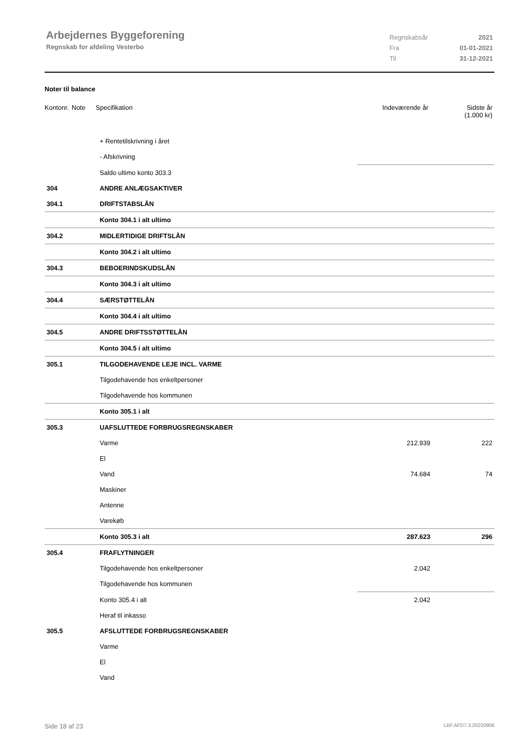Arbejdernes Byggeforening
Regnskab for afdeling Vesterbo
| Regnskabsår | 2021 |
| Fra | 01-01-2021 |
| Til | 31-12-2021 |
Noter til balance
| Kontonr. | Note | Specifikation | Indeværende år | Sidste år (1.000 kr) |
| | + Rentetilskrivning i året | | |
| | - Afskrivning | | |
| | Saldo ultimo konto 303.3 | | |
| 304 | ANDRE ANLÆGSAKTIVER | | |
| 304.1 | DRIFTSTABSLÅN | | |
| | Konto 304.1 i alt ultimo | | |
| 304.2 | MIDLERTIDIGE DRIFTSLÅN | | |
| | Konto 304.2 i alt ultimo | | |
| 304.3 | BEBOERINDSKUDSLÅN | | |
| | Konto 304.3 i alt ultimo | | |
| 304.4 | SÆRSTØTTELÅN | | |
| | Konto 304.4 i alt ultimo | | |
| 304.5 | ANDRE DRIFTSSTØTTELÅN | | |
| | Konto 304.5 i alt ultimo | | |
| 305.1 | TILGODEHAVENDE LEJE INCL. VARME | | |
| | Tilgodehavende hos enkeltpersoner | | |
| | Tilgodehavende hos kommunen | | |
| | Konto 305.1 i alt | | |
| 305.3 | UAFSLUTTEDE FORBRUGSREGNSKABER | | |
| | Varme | 212.939 | 222 |
| | El | | |
| | Vand | 74.684 | 74 |
| | Maskiner | | |
| | Antenne | | |
| | Varekøb | | |
| | Konto 305.3 i alt | 287.623 | 296 |
| 305.4 | FRAFLYTNINGER | | |
| | Tilgodehavende hos enkeltpersoner | 2.042 | |
| | Tilgodehavende hos kommunen | | |
| | Konto 305.4 i alt | 2.042 | |
| | Heraf til inkasso | | |
| 305.5 | AFSLUTTEDE FORBRUGSREGNSKABER | | |
| | Varme | | |
| | El | | |
| | Vand | | |
Side 18 af 23 LBF.AFD7.3.20220906